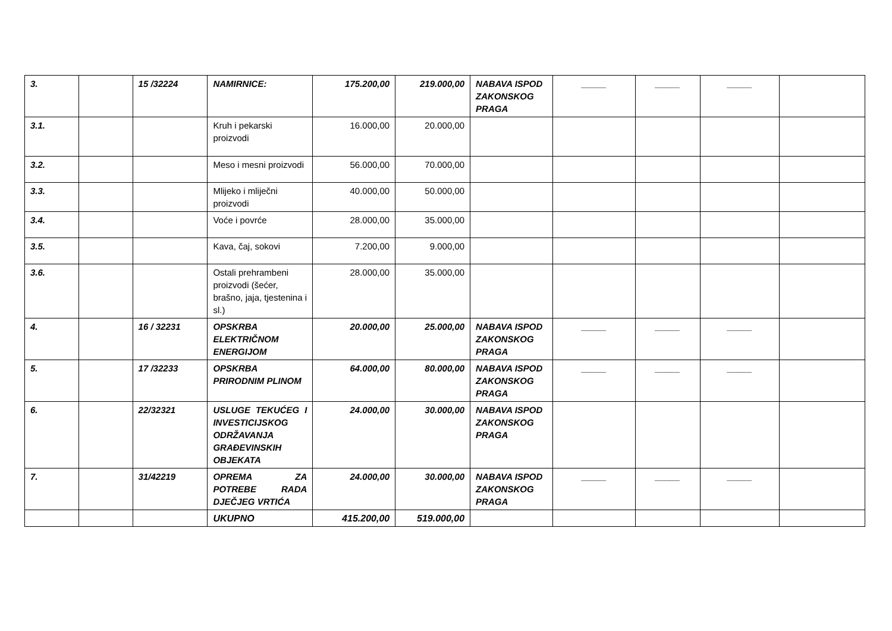| 3. | | 15 /32224 | NAMIRNICE: | 175.200,00 | 219.000,00 | NABAVA ISPOD ZAKONSKOG PRAGA | _____ | _____ | _____ | |
| 3.1. | | | Kruh i pekarski proizvodi | 16.000,00 | 20.000,00 | | | | | |
| 3.2. | | | Meso i mesni proizvodi | 56.000,00 | 70.000,00 | | | | | |
| 3.3. | | | Mlijeko i mliječni proizvodi | 40.000,00 | 50.000,00 | | | | | |
| 3.4. | | | Voće i povrće | 28.000,00 | 35.000,00 | | | | | |
| 3.5. | | | Kava, čaj, sokovi | 7.200,00 | 9.000,00 | | | | | |
| 3.6. | | | Ostali prehrambeni proizvodi (šećer, brašno, jaja, tjestenina i sl.) | 28.000,00 | 35.000,00 | | | | | |
| 4. | | 16 / 32231 | OPSKRBA ELEKTRIČNOM ENERGIJOM | 20.000,00 | 25.000,00 | NABAVA ISPOD ZAKONSKOG PRAGA | _____ | _____ | _____ | |
| 5. | | 17 /32233 | OPSKRBA PRIRODNIM PLINOM | 64.000,00 | 80.000,00 | NABAVA ISPOD ZAKONSKOG PRAGA | _____ | _____ | _____ | |
| 6. | | 22/32321 | USLUGE TEKUĆEG I INVESTICIJSKOG ODRŽAVANJA GRAĐEVINSKIH OBJEKATA | 24.000,00 | 30.000,00 | NABAVA ISPOD ZAKONSKOG PRAGA | | | | |
| 7. | | 31/42219 | OPREMA ZA POTREBE RADA DJEČJEG VRTIĆA | 24.000,00 | 30.000,00 | NABAVA ISPOD ZAKONSKOG PRAGA | _____ | _____ | _____ | |
| | | | UKUPNO | 415.200,00 | 519.000,00 | | | | | |